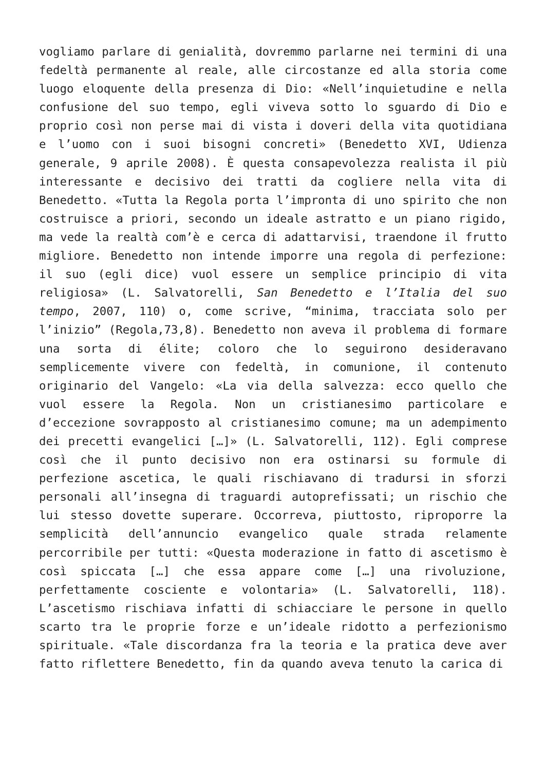vogliamo parlare di genialità, dovremmo parlarne nei termini di una fedeltà permanente al reale, alle circostanze ed alla storia come luogo eloquente della presenza di Dio: «Nell’inquietudine e nella confusione del suo tempo, egli viveva sotto lo sguardo di Dio e proprio così non perse mai di vista i doveri della vita quotidiana e l’uomo con i suoi bisogni concreti» (Benedetto XVI, Udienza generale, 9 aprile 2008). È questa consapevolezza realista il più interessante e decisivo dei tratti da cogliere nella vita di Benedetto. «Tutta la Regola porta l’impronta di uno spirito che non costruisce a priori, secondo un ideale astratto e un piano rigido, ma vede la realtà com’è e cerca di adattarvisi, traendone il frutto migliore. Benedetto non intende imporre una regola di perfezione: il suo (egli dice) vuol essere un semplice principio di vita religiosa» (L. Salvatorelli, San Benedetto e l’Italia del suo tempo, 2007, 110) o, come scrive, “minima, tracciata solo per l’inizio” (Regola,73,8). Benedetto non aveva il problema di formare una sorta di élite; coloro che lo seguirono desideravano semplicemente vivere con fedeltà, in comunione, il contenuto originario del Vangelo: «La via della salvezza: ecco quello che vuol essere la Regola. Non un cristianesimo particolare e d’eccezione sovrapposto al cristianesimo comune; ma un adempimento dei precetti evangelici […]» (L. Salvatorelli, 112). Egli comprese così che il punto decisivo non era ostinarsi su formule di perfezione ascetica, le quali rischiavano di tradursi in sforzi personali all’insegna di traguardi autoprefissati; un rischio che lui stesso dovette superare. Occorreva, piuttosto, riproporre la semplicità dell’annuncio evangelico quale strada relamente percorribile per tutti: «Questa moderazione in fatto di ascetismo è così spiccata […] che essa appare come […] una rivoluzione, perfettamente cosciente e volontaria» (L. Salvatorelli, 118). L’ascetismo rischiava infatti di schiacciare le persone in quello scarto tra le proprie forze e un’ideale ridotto a perfezionismo spirituale. «Tale discordanza fra la teoria e la pratica deve aver fatto riflettere Benedetto, fin da quando aveva tenuto la carica di